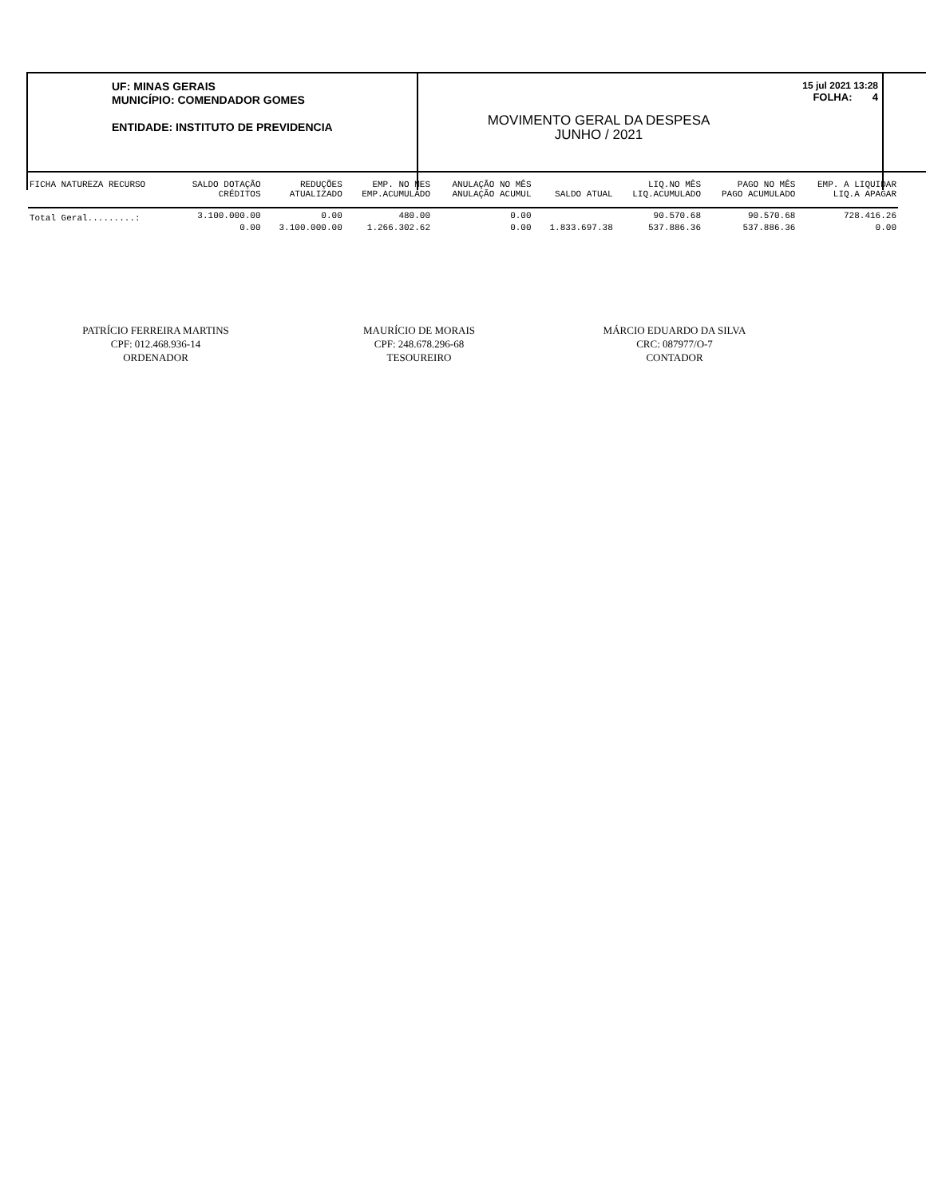UF: MINAS GERAIS
MUNICÍPIO: COMENDADOR GOMES
ENTIDADE: INSTITUTO DE PREVIDENCIA
15 jul 2021 13:28
FOLHA: 4
MOVIMENTO GERAL DA DESPESA
JUNHO / 2021
| FICHA NATUREZA RECURSO | SALDO DOTAÇÃO | REDUÇÕES | EMP. NO MES | ANULAÇÃO NO MÊS | | LIQ.NO MÊS | PAGO NO MÊS | EMP. A LIQUIDAR |
| --- | --- | --- | --- | --- | --- | --- | --- | --- |
| | CRÉDITOS | ATUALIZADO | EMP.ACUMULADO | ANULAÇÃO ACUMUL | SALDO ATUAL | LIQ.ACUMULADO | PAGO ACUMULADO | LIQ.A APAGAR |
| Total Geral.........: | 3.100.000.00 | 0.00 | 480.00 | 0.00 | | 90.570.68 | 90.570.68 | 728.416.26 |
| | 0.00 | 3.100.000.00 | 1.266.302.62 | 0.00 | 1.833.697.38 | 537.886.36 | 537.886.36 | 0.00 |
PATRÍCIO FERREIRA MARTINS
CPF: 012.468.936-14
ORDENADOR
MAURÍCIO DE MORAIS
CPF: 248.678.296-68
TESOUREIRO
MÁRCIO EDUARDO DA SILVA
CRC: 087977/O-7
CONTADOR